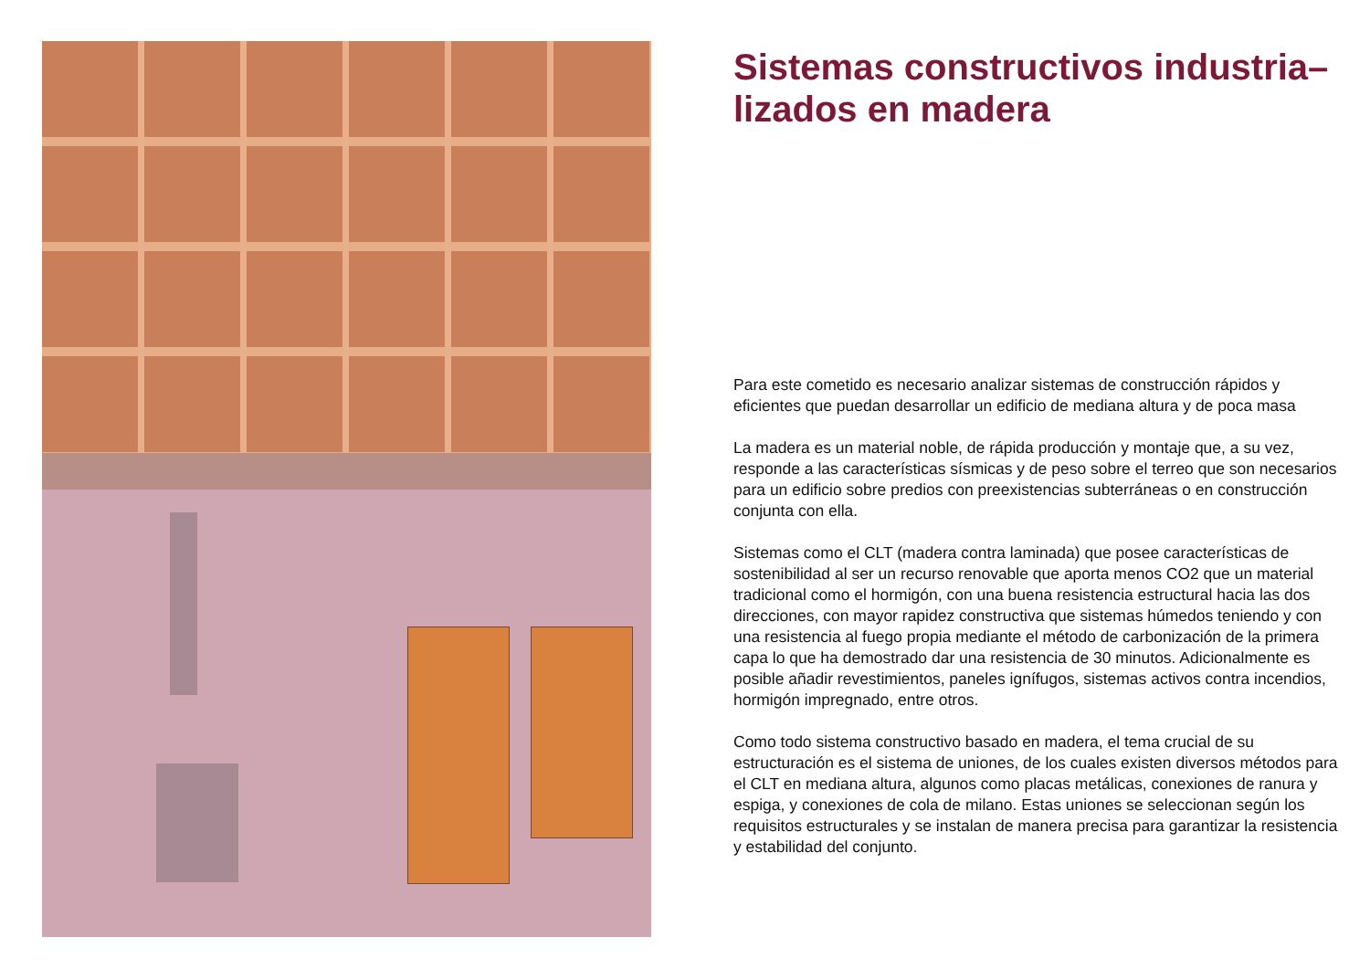Sistemas constructivos industria–
lizados en madera
Para este cometido es necesario analizar sistemas de construcción rápidos y eficientes que puedan desarrollar un edificio de mediana altura y de poca masa
La madera es un material noble, de rápida producción y montaje que, a su vez, responde a las características sísmicas y de peso sobre el terreo que son necesarios para un edificio sobre predios con preexistencias subterráneas o en construcción conjunta con ella.
Sistemas como el CLT (madera contra laminada) que posee características de sostenibilidad al ser un recurso renovable que aporta menos CO2 que un material tradicional como el hormigón, con una buena resistencia estructural hacia las dos direcciones, con mayor rapidez constructiva que sistemas húmedos teniendo y con una resistencia al fuego propia mediante el método de carbonización de la primera capa lo que ha demostrado dar una resistencia de 30 minutos. Adicionalmente es posible añadir revestimientos, paneles ignífugos, sistemas activos contra incendios, hormigón impregnado, entre otros.
Como todo sistema constructivo basado en madera, el tema crucial de su estructuración es el sistema de uniones, de los cuales existen diversos métodos para el CLT en mediana altura, algunos como placas metálicas, conexiones de ranura y espiga, y conexiones de cola de milano. Estas uniones se seleccionan según los requisitos estructurales y se instalan de manera precisa para garantizar la resistencia y estabilidad del conjunto.